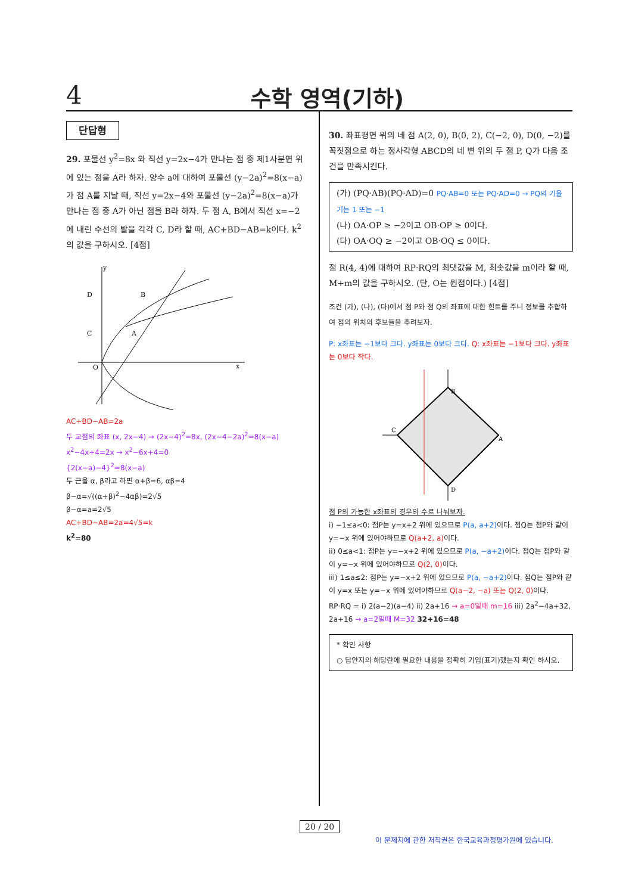4
수학 영역(기하)
단답형
29. 포물선 y<sup>2</sup>=8x 와 직선 y=2x−4가 만나는 점 중 제1사분면 위에 있는 점을 A라 하자. 양수 a에 대하여 포물선 (y−2a)<sup>2</sup>=8(x−a)가 점 A를 지날 때, 직선 y=2x−4와 포물선 (y−2a)<sup>2</sup>=8(x−a)가 만나는 점 중 A가 아닌 점을 B라 하자. 두 점 A, B에서 직선 x=−2에 내린 수선의 발을 각각 C, D라 할 때, AC+BD−AB=k이다. k<sup>2</sup>의 값을 구하시오. [4점]
y
D
C
B
A
O
x
AC+BD−AB=2a
두 교점의 좌표 (x, 2x−4) → (2x−4)<sup>2</sup>=8x, (2x−4−2a)<sup>2</sup>=8(x−a)
x<sup>2</sup>−4x+4=2x → x<sup>2</sup>−6x+4=0
{2(x−a)−4}<sup>2</sup>=8(x−a)
두 근을 α, β라고 하면 α+β=6, αβ=4
β−α=√((α+β)<sup>2</sup>−4αβ)=2√5
β−α=a=2√5
AC+BD−AB=2a=4√5=k
k<sup>2</sup>=80
30. 좌표평면 위의 네 점 A(2, 0), B(0, 2), C(−2, 0), D(0, −2)를 꼭짓점으로 하는 정사각형 ABCD의 네 변 위의 두 점 P, Q가 다음 조건을 만족시킨다.
(가) (PQ·AB)(PQ·AD)=0 PQ·AB=0 또는 PQ·AD=0 → PQ의 기울기는 1 또는 −1
(나) OA·OP ≥ −2이고 OB·OP ≥ 0이다.
(다) OA·OQ ≥ −2이고 OB·OQ ≤ 0이다.
점 R(4, 4)에 대하여 RP·RQ의 최댓값을 M, 최솟값을 m이라 할 때, M+m의 값을 구하시오. (단, O는 원점이다.) [4점]
조건 (가), (나), (다)에서 점 P와 점 Q의 좌표에 대한 힌트를 주니 정보를 추합하여 점의 위치의 후보들을 추려보자.
P: x좌표는 −1보다 크다. y좌표는 0보다 크다. Q: x좌표는 −1보다 크다. y좌표는 0보다 작다.
B
C
D
A
점 P의 가능한 x좌표의 경우의 수로 나눠보자.
i) −1≤a<0: 점P는 y=x+2 위에 있으므로 P(a, a+2) 이다. 점Q는 점P와 같이 y=−x 위에 있어야하므로 Q(a+2, a) 이다.
ii) 0≤a<1: 점P는 y=−x+2 위에 있으므로 P(a, −a+2) 이다. 점Q는 점P와 같이 y=−x 위에 있어야하므로 Q(2, 0) 이다.
iii) 1≤a≤2: 점P는 y=−x+2 위에 있으므로 P(a, −a+2) 이다. 점Q는 점P와 같이 y=x 또는 y=−x 위에 있어야하므로 Q(a−2, −a) 또는 Q(2, 0) 이다.
RP·RQ = i) 2(a−2)(a−4) ii) 2a+16 → a=0일때 m=16 iii) 2a<sup>2</sup>−4a+32, 2a+16 → a=2일때 M=32 32+16=48
* 확인 사항
○ 답안지의 해당란에 필요한 내용을 정확히 기입(표기)했는지 확인 하시오.
20 / 20
이 문제지에 관한 저작권은 한국교육과정평가원에 있습니다.